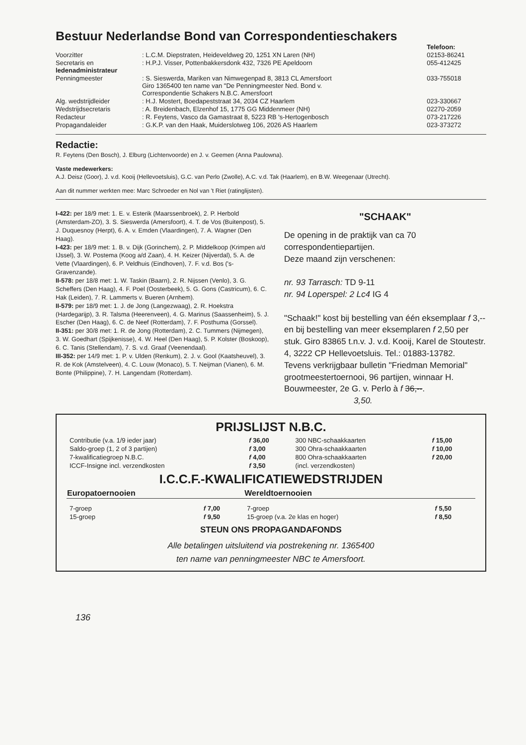Bestuur Nederlandse Bond van Correspondentieschakers
| | | Telefoon: |
| Voorzitter | : L.C.M. Diepstraten, Heideveldweg 20, 1251 XN Laren (NH) | 02153-86241 |
| Secretaris en ledenadministrateur | : H.P.J. Visser, Pottenbakkersdonk 432, 7326 PE Apeldoorn | 055-412425 |
| Penningmeester | : S. Sieswerda, Mariken van Nimwegenpad 8, 3813 CL Amersfoort Giro 1365400 ten name van "De Penningmeester Ned. Bond v. Correspondentie Schakers N.B.C. Amersfoort | 033-755018 |
| Alg. wedstrijdleider | : H.J. Mostert, Boedapeststraat 34, 2034 CZ Haarlem | 023-330667 |
| Wedstrijdsecretaris | : A. Breidenbach, Elzenhof 15, 1775 GG Middenmeer (NH) | 02270-2059 |
| Redacteur | : R. Feytens, Vasco da Gamastraat 8, 5223 RB 's-Hertogenbosch | 073-217226 |
| Propagandaleider | : G.K.P. van den Haak, Muiderslotweg 106, 2026 AS Haarlem | 023-373272 |
Redactie:
R. Feytens (Den Bosch), J. Elburg (Lichtenvoorde) en J. v. Geemen (Anna Paulowna).
Vaste medewerkers:
A.J. Deisz (Goor), J. v.d. Kooij (Hellevoetsluis), G.C. van Perlo (Zwolle), A.C. v.d. Tak (Haarlem), en B.W. Weegenaar (Utrecht).
Aan dit nummer werkten mee: Marc Schroeder en Nol van 't Riet (ratinglijsten).
I-422: per 18/9 met: 1. E. v. Esterik (Maarssenbroek), 2. P. Herbold (Amsterdam-ZO), 3. S. Sieswerda (Amersfoort), 4. T. de Vos (Buitenpost), 5. J. Duquesnoy (Herpt), 6. A. v. Emden (Vlaardingen), 7. A. Wagner (Den Haag).
I-423: per 18/9 met: 1. B. v. Dijk (Gorinchem), 2. P. Middelkoop (Krimpen a/d IJssel), 3. W. Postema (Koog a/d Zaan), 4. H. Keizer (Nijverdal), 5. A. de Vette (Vlaardingen), 6. P. Veldhuis (Eindhoven), 7. F. v.d. Bos ('s-Gravenzande).
II-578: per 18/8 met: 1. W. Taskin (Baarn), 2. R. Nijssen (Venlo), 3. G. Scheffers (Den Haag), 4. F. Poel (Oosterbeek), 5. G. Gons (Castricum), 6. C. Hak (Leiden), 7. R. Lammerts v. Bueren (Arnhem).
II-579: per 18/9 met: 1. J. de Jong (Langezwaag), 2. R. Hoekstra (Hardegarijp), 3. R. Talsma (Heerenveen), 4. G. Marinus (Saassenheim), 5. J. Escher (Den Haag), 6. C. de Neef (Rotterdam), 7. F. Posthuma (Gorssel).
II-351: per 30/8 met: 1. R. de Jong (Rotterdam), 2. C. Tummers (Nijmegen), 3. W. Goedhart (Spijkenisse), 4. W. Heel (Den Haag), 5. P. Kolster (Boskoop), 6. C. Tanis (Stellendam), 7. S. v.d. Graaf (Veenendaal).
III-352: per 14/9 met: 1. P. v. Ulden (Renkum), 2. J. v. Gool (Kaatsheuvel), 3. R. de Kok (Amstelveen), 4. C. Louw (Monaco), 5. T. Neijman (Vianen), 6. M. Bonte (Philippine), 7. H. Langendam (Rotterdam).
"SCHAAK"
De opening in de praktijk van ca 70 correspondentiepartijen.
Deze maand zijn verschenen:
nr. 93 Tarrasch: TD 9-11
nr. 94 Loperspel: 2 Lc4 IG 4
"Schaak!" kost bij bestelling van één eksemplaar f 3,-- en bij bestelling van meer eksemplaren f 2,50 per stuk. Giro 83865 t.n.v. J. v.d. Kooij, Karel de Stoutestr. 4, 3222 CP Hellevoetsluis. Tel.: 01883-13782.
Tevens verkrijgbaar bulletin "Friedman Memorial" grootmeestertoernooi, 96 partijen, winnaar H. Bouwmeester, 2e G. v. Perlo à f 36,--.
3,50.
PRIJSLIJST N.B.C.
| Contributie (v.a. 1/9 ieder jaar) | f 36,00 | 300 NBC-schaakkaarten | f 15,00 |
| Saldo-groep (1, 2 of 3 partijen) | f 3,00 | 300 Ohra-schaakkaarten | f 10,00 |
| 7-kwalificatiegroep N.B.C. | f 4,00 | 800 Ohra-schaakkaarten | f 20,00 |
| ICCF-Insigne incl. verzendkosten | f 3,50 | (incl. verzendkosten) | |
I.C.C.F.-KWALIFICATIEWEDSTRIJDEN
| Europatoernooien | | Wereldtoernooien | |
| --- | --- | --- | --- |
| 7-groep | f 7,00 | 7-groep | f 5,50 |
| 15-groep | f 9,50 | 15-groep (v.a. 2e klas en hoger) | f 8,50 |
STEUN ONS PROPAGANDAFONDS
Alle betalingen uitsluitend via postrekening nr. 1365400
ten name van penningmeester NBC te Amersfoort.
136